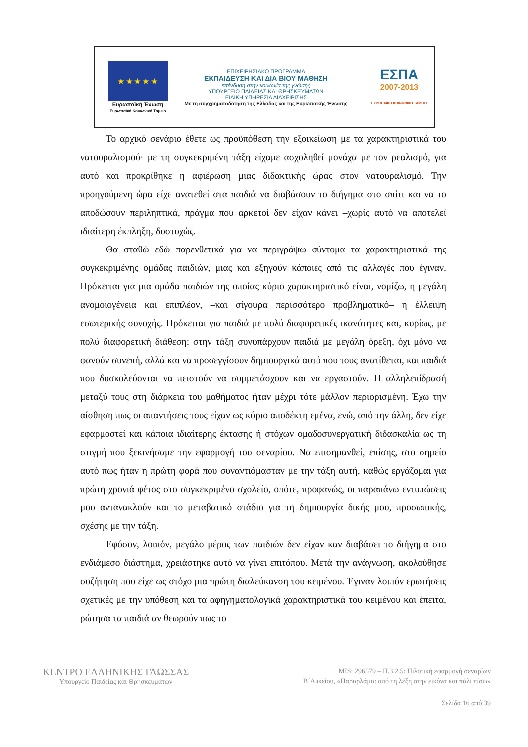★ ★ ★ ★ ★
Ευρωπαϊκή Ένωση
Ευρωπαϊκό Κοινωνικό Ταμείο
ΕΠΙΧΕΙΡΗΣΙΑΚΟ ΠΡΟΓΡΑΜΜΑ
ΕΚΠΑΙΔΕΥΣΗ ΚΑΙ ΔΙΑ ΒΙΟΥ ΜΑΘΗΣΗ
επένδυση στην κοινωνία της γνώσης
ΥΠΟΥΡΓΕΙΟ ΠΑΙΔΕΙΑΣ ΚΑΙ ΘΡΗΣΚΕΥΜΑΤΩΝ
ΕΙΔΙΚΗ ΥΠΗΡΕΣΙΑ ΔΙΑΧΕΙΡΙΣΗΣ
Με τη συγχρηματοδότηση της Ελλάδας και της Ευρωπαϊκής Ένωσης
ΕΣΠΑ
2007-2013
ΕΥΡΩΠΑΪΚΟ ΚΟΙΝΩΝΙΚΟ ΤΑΜΕΙΟ
Το αρχικό σενάριο έθετε ως προϋπόθεση την εξοικείωση με τα χαρακτηριστικά του νατουραλισμού· με τη συγκεκριμένη τάξη είχαμε ασχοληθεί μονάχα με τον ρεαλισμό, για αυτό και προκρίθηκε η αφιέρωση μιας διδακτικής ώρας στον νατουραλισμό. Την προηγούμενη ώρα είχε ανατεθεί στα παιδιά να διαβάσουν το διήγημα στο σπίτι και να το αποδώσουν περιληπτικά, πράγμα που αρκετοί δεν είχαν κάνει –χωρίς αυτό να αποτελεί ιδιαίτερη έκπληξη, δυστυχώς.
Θα σταθώ εδώ παρενθετικά για να περιγράψω σύντομα τα χαρακτηριστικά της συγκεκριμένης ομάδας παιδιών, μιας και εξηγούν κάποιες από τις αλλαγές που έγιναν. Πρόκειται για μια ομάδα παιδιών της οποίας κύριο χαρακτηριστικό είναι, νομίζω, η μεγάλη ανομοιογένεια και επιπλέον, –και σίγουρα περισσότερο προβληματικό– η έλλειψη εσωτερικής συνοχής. Πρόκειται για παιδιά με πολύ διαφορετικές ικανότητες και, κυρίως, με πολύ διαφορετική διάθεση: στην τάξη συνυπάρχουν παιδιά με μεγάλη όρεξη, όχι μόνο να φανούν συνεπή, αλλά και να προσεγγίσουν δημιουργικά αυτό που τους ανατίθεται, και παιδιά που δυσκολεύονται να πειστούν να συμμετάσχουν και να εργαστούν. Η αλληλεπίδρασή μεταξύ τους στη διάρκεια του μαθήματος ήταν μέχρι τότε μάλλον περιορισμένη. Έχω την αίσθηση πως οι απαντήσεις τους είχαν ως κύριο αποδέκτη εμένα, ενώ, από την άλλη, δεν είχε εφαρμοστεί και κάποια ιδιαίτερης έκτασης ή στόχων ομαδοσυνεργατική διδασκαλία ως τη στιγμή που ξεκινήσαμε την εφαρμογή του σεναρίου. Να επισημανθεί, επίσης, στο σημείο αυτό πως ήταν η πρώτη φορά που συναντιόμασταν με την τάξη αυτή, καθώς εργάζομαι για πρώτη χρονιά φέτος στο συγκεκριμένο σχολείο, οπότε, προφανώς, οι παραπάνω εντυπώσεις μου αντανακλούν και το μεταβατικό στάδιο για τη δημιουργία δικής μου, προσωπικής, σχέσης με την τάξη.
Εφόσον, λοιπόν, μεγάλο μέρος των παιδιών δεν είχαν καν διαβάσει το διήγημα στο ενδιάμεσο διάστημα, χρειάστηκε αυτό να γίνει επιτόπου. Μετά την ανάγνωση, ακολούθησε συζήτηση που είχε ως στόχο μια πρώτη διαλεύκανση του κειμένου. Έγιναν λοιπόν ερωτήσεις σχετικές με την υπόθεση και τα αφηγηματολογικά χαρακτηριστικά του κειμένου και έπειτα, ρώτησα τα παιδιά αν θεωρούν πως το
ΚΕΝΤΡΟ ΕΛΛΗΝΙΚΗΣ ΓΛΩΣΣΑΣ
Υπουργείο Παιδείας και Θρησκευμάτων
MIS: 296579 – Π.3.2.5: Πιλοτική εφαρμογή σεναρίων
Β΄Λυκείου, «Παραρλάμα: από τη λέξη στην εικόνα και πάλι πίσω»
Σελίδα 16 από 39